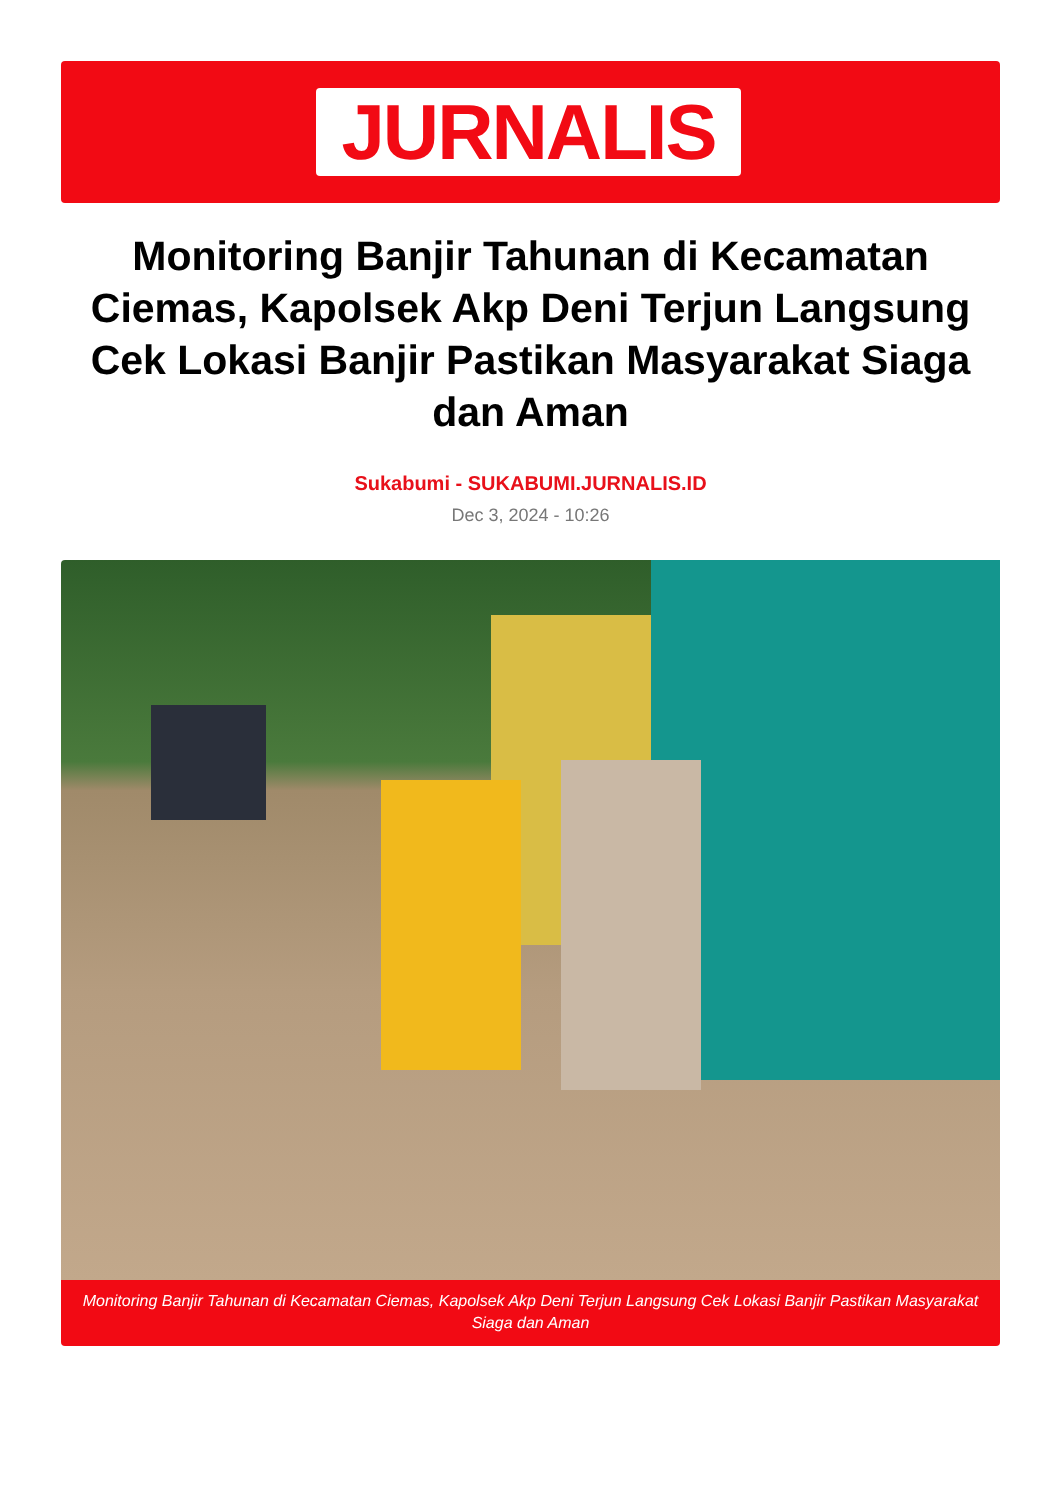JURNALIS
Monitoring Banjir Tahunan di Kecamatan Ciemas, Kapolsek Akp Deni Terjun Langsung Cek Lokasi Banjir Pastikan Masyarakat Siaga dan Aman
Sukabumi - SUKABUMI.JURNALIS.ID
Dec 3, 2024 - 10:26
Monitoring Banjir Tahunan di Kecamatan Ciemas, Kapolsek Akp Deni Terjun Langsung Cek Lokasi Banjir Pastikan Masyarakat Siaga dan Aman